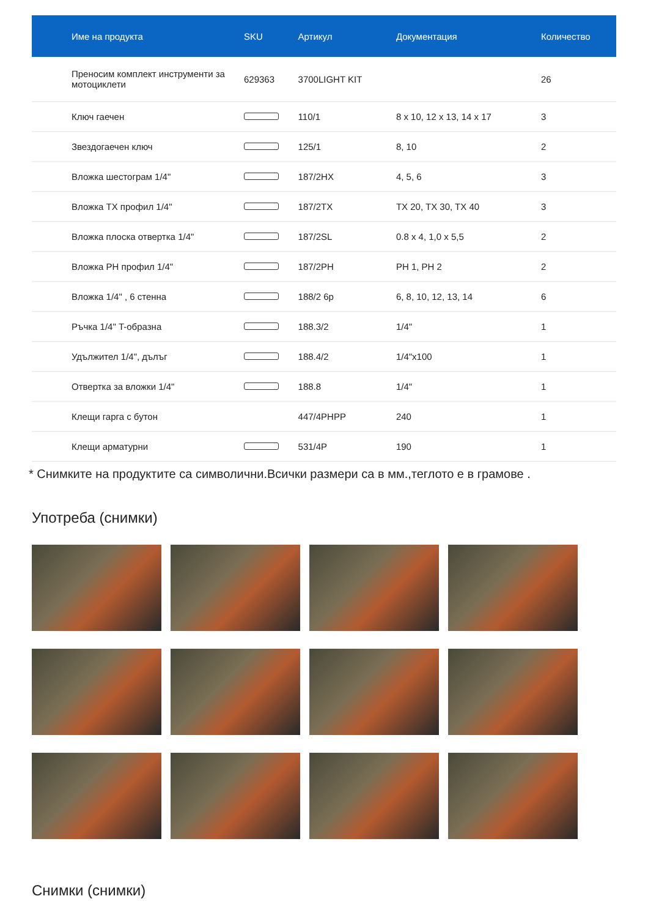| Име на продукта | SKU | Артикул | Документация | Количество |
| --- | --- | --- | --- | --- |
| Преносим комплект инструменти за мотоциклети | 629363 | 3700LIGHT KIT | | 26 |
| Ключ гаечен | | 110/1 | 8 x 10, 12 x 13, 14 x 17 | 3 |
| Звездогаечен ключ | | 125/1 | 8, 10 | 2 |
| Вложка шестограм 1/4" | | 187/2HX | 4, 5, 6 | 3 |
| Вложка TX профил 1/4" | | 187/2TX | TX 20, TX 30, TX 40 | 3 |
| Вложка плоска отвертка 1/4" | | 187/2SL | 0.8 x 4, 1,0 x 5,5 | 2 |
| Вложка PH профил 1/4" | | 187/2PH | PH 1, PH 2 | 2 |
| Вложка 1/4" , 6 стенна | | 188/2 6p | 6, 8, 10, 12, 13, 14 | 6 |
| Ръчка 1/4" T-образна | | 188.3/2 | 1/4" | 1 |
| Удължител 1/4", дълъг | | 188.4/2 | 1/4"x100 | 1 |
| Отвертка за вложки 1/4" | | 188.8 | 1/4" | 1 |
| Клещи гарга с бутон | | 447/4PHPP | 240 | 1 |
| Клещи арматурни | | 531/4P | 190 | 1 |
* Снимките на продуктите са символични.Всички размери са в мм.,теглото е в грамове .
Употреба (снимки)
Снимки (снимки)